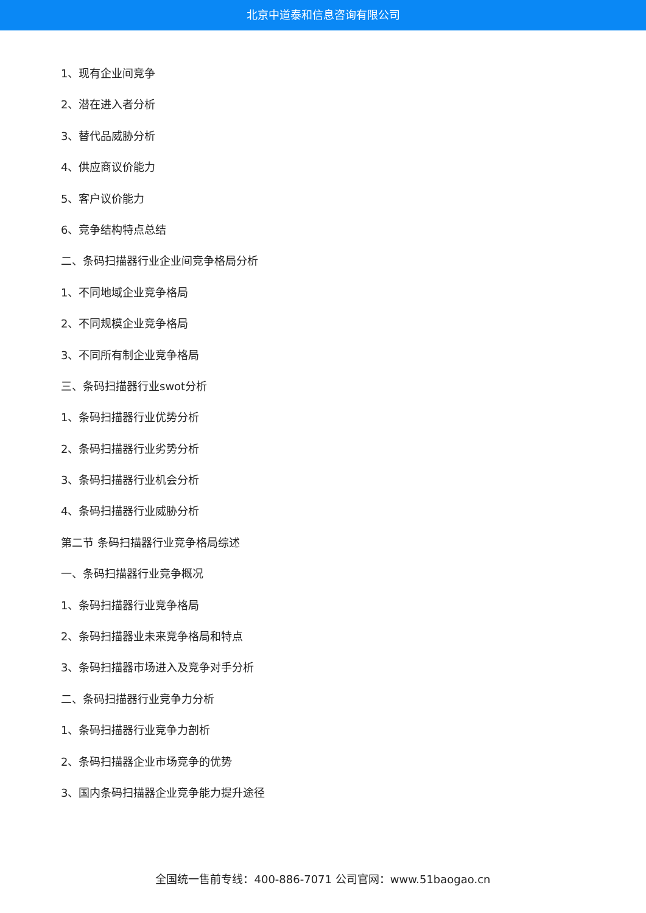北京中道泰和信息咨询有限公司
1、现有企业间竞争
2、潜在进入者分析
3、替代品威胁分析
4、供应商议价能力
5、客户议价能力
6、竞争结构特点总结
二、条码扫描器行业企业间竞争格局分析
1、不同地域企业竞争格局
2、不同规模企业竞争格局
3、不同所有制企业竞争格局
三、条码扫描器行业swot分析
1、条码扫描器行业优势分析
2、条码扫描器行业劣势分析
3、条码扫描器行业机会分析
4、条码扫描器行业威胁分析
第二节 条码扫描器行业竞争格局综述
一、条码扫描器行业竞争概况
1、条码扫描器行业竞争格局
2、条码扫描器业未来竞争格局和特点
3、条码扫描器市场进入及竞争对手分析
二、条码扫描器行业竞争力分析
1、条码扫描器行业竞争力剖析
2、条码扫描器企业市场竞争的优势
3、国内条码扫描器企业竞争能力提升途径
全国统一售前专线：400-886-7071 公司官网：www.51baogao.cn